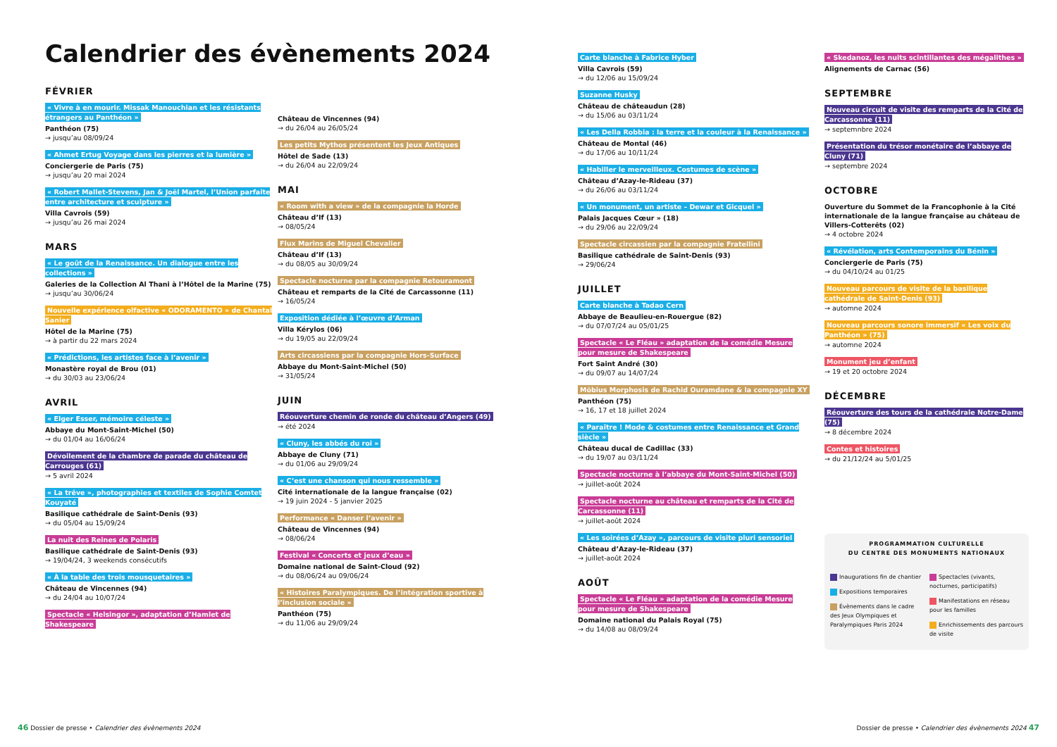Calendrier des évènements 2024
FÉVRIER
« Vivre à en mourir. Missak Manouchian et les résistants étrangers au Panthéon »
Panthéon (75)
→ jusqu’au 08/09/24
« Ahmet Ertug Voyage dans les pierres et la lumière »
Conciergerie de Paris (75)
→ jusqu’au 20 mai 2024
« Robert Mallet-Stevens, Jan & Joël Martel, l’Union parfaite entre architecture et sculpture »
Villa Cavrois (59)
→ jusqu’au 26 mai 2024
MARS
« Le goût de la Renaissance. Un dialogue entre les collections »
Galeries de la Collection Al Thani à l’Hôtel de la Marine (75)
→ jusqu’au 30/06/24
Nouvelle expérience olfactive « ODORAMENTO » de Chantal Sanier
Hôtel de la Marine (75)
→ à partir du 22 mars 2024
« Prédictions, les artistes face à l’avenir »
Monastère royal de Brou (01)
→ du 30/03 au 23/06/24
AVRIL
« Elger Esser, mémoire céleste »
Abbaye du Mont-Saint-Michel (50)
→ du 01/04 au 16/06/24
Dévoilement de la chambre de parade du château de Carrouges (61)
→ 5 avril 2024
« La trêve », photographies et textiles de Sophie Comtet Kouyaté
Basilique cathédrale de Saint-Denis (93)
→ du 05/04 au 15/09/24
La nuit des Reines de Polaris
Basilique cathédrale de Saint-Denis (93)
→ 19/04/24, 3 weekends consécutifs
« À la table des trois mousquetaires »
Château de Vincennes (94)
→ du 24/04 au 10/07/24
Spectacle « Helsingor », adaptation d’Hamlet de Shakespeare
Château de Vincennes (94)
→ du 26/04 au 26/05/24
Les petits Mythos présentent les Jeux Antiques
Hôtel de Sade (13)
→ du 26/04 au 22/09/24
MAI
« Room with a view » de la compagnie la Horde
Château d’If (13)
→ 08/05/24
Flux Marins de Miguel Chevalier
Château d’If (13)
→ du 08/05 au 30/09/24
Spectacle nocturne par la compagnie Retouramont
Château et remparts de la Cité de Carcassonne (11)
→ 16/05/24
Exposition dédiée à l’œuvre d’Arman
Villa Kérylos (06)
→ du 19/05 au 22/09/24
Arts circassiens par la compagnie Hors-Surface
Abbaye du Mont-Saint-Michel (50)
→ 31/05/24
JUIN
Réouverture chemin de ronde du château d’Angers (49)
→ été 2024
« Cluny, les abbés du roi »
Abbaye de Cluny (71)
→ du 01/06 au 29/09/24
« C’est une chanson qui nous ressemble »
Cité internationale de la langue française (02)
→ 19 juin 2024 - 5 janvier 2025
Performance « Danser l’avenir »
Château de Vincennes (94)
→ 08/06/24
Festival « Concerts et jeux d’eau »
Domaine national de Saint-Cloud (92)
→ du 08/06/24 au 09/06/24
« Histoires Paralympiques. De l’intégration sportive à l’inclusion sociale »
Panthéon (75)
→ du 11/06 au 29/09/24
Carte blanche à Fabrice Hyber
Villa Cavrois (59)
→ du 12/06 au 15/09/24
Suzanne Husky
Château de châteaudun (28)
→ du 15/06 au 03/11/24
« Les Della Robbia : la terre et la couleur à la Renaissance »
Château de Montal (46)
→ du 17/06 au 10/11/24
« Habiller le merveilleux. Costumes de scène »
Château d’Azay-le-Rideau (37)
→ du 26/06 au 03/11/24
« Un monument, un artiste – Dewar et Gicquel »
Palais Jacques Cœur » (18)
→ du 29/06 au 22/09/24
Spectacle circassien par la compagnie Fratellini
Basilique cathédrale de Saint-Denis (93)
→ 29/06/24
JUILLET
Carte blanche à Tadao Cern
Abbaye de Beaulieu-en-Rouergue (82)
→ du 07/07/24 au 05/01/25
Spectacle « Le Fléau » adaptation de la comédie Mesure pour mesure de Shakespeare
Fort Saint André (30)
→ du 09/07 au 14/07/24
Möbius Morphosis de Rachid Ouramdane & la compagnie XY
Panthéon (75)
→ 16, 17 et 18 juillet 2024
« Paraître ! Mode & costumes entre Renaissance et Grand siècle »
Château ducal de Cadillac (33)
→ du 19/07 au 03/11/24
Spectacle nocturne à l’abbaye du Mont-Saint-Michel (50)
→ juillet-août 2024
Spectacle nocturne au château et remparts de la Cité de Carcassonne (11)
→ juillet-août 2024
« Les soirées d’Azay », parcours de visite pluri sensoriel
Château d’Azay-le-Rideau (37)
→ juillet-août 2024
AOÛT
Spectacle « Le Fléau » adaptation de la comédie Mesure pour mesure de Shakespeare
Domaine national du Palais Royal (75)
→ du 14/08 au 08/09/24
« Skedanoz, les nuits scintillantes des mégalithes »
Alignements de Carnac (56)
SEPTEMBRE
Nouveau circuit de visite des remparts de la Cité de Carcassonne (11)
→ septemnbre 2024
Présentation du trésor monétaire de l’abbaye de Cluny (71)
→ septembre 2024
OCTOBRE
Ouverture du Sommet de la Francophonie à la Cité internationale de la langue française au château de Villers-Cotterêts (02)
→ 4 octobre 2024
« Révélation, arts Contemporains du Bénin »
Conciergerie de Paris (75)
→ du 04/10/24 au 01/25
Nouveau parcours de visite de la basilique cathédrale de Saint-Denis (93)
→ automne 2024
Nouveau parcours sonore immersif « Les voix du Panthéon » (75)
→ automne 2024
Monument jeu d’enfant
→ 19 et 20 octobre 2024
DÉCEMBRE
Réouverture des tours de la cathédrale Notre-Dame (75)
→ 8 décembre 2024
Contes et histoires
→ du 21/12/24 au 5/01/25
PROGRAMMATION CULTURELLE
DU CENTRE DES MONUMENTS NATIONAUX
Inaugurations fin de chantier
Expositions temporaires
Évènements dans le cadre des Jeux Olympiques et Paralympiques Paris 2024
Spectacles (vivants, nocturnes, participatifs)
Manifestations en réseau pour les familles
Enrichissements des parcours de visite
46 Dossier de presse • Calendrier des évènements 2024
Dossier de presse • Calendrier des évènements 2024 47